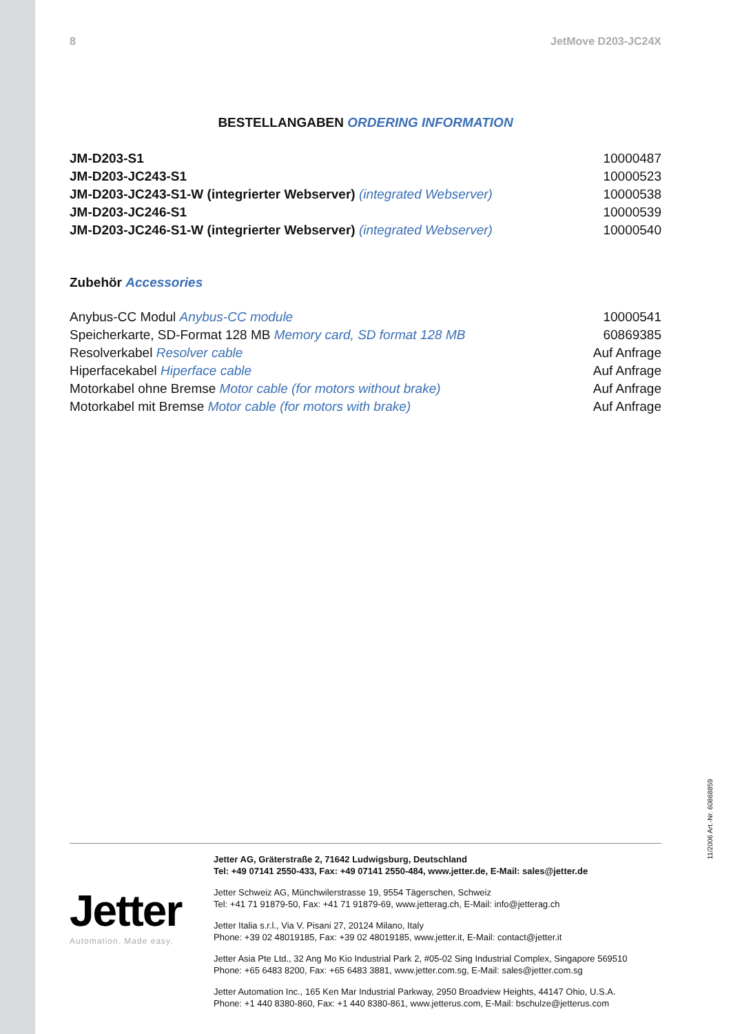8 JetMove D203-JC24X
BESTELLANGABEN ORDERING INFORMATION
| JM-D203-S1 | 10000487 |
| JM-D203-JC243-S1 | 10000523 |
| JM-D203-JC243-S1-W (integrierter Webserver) (integrated Webserver) | 10000538 |
| JM-D203-JC246-S1 | 10000539 |
| JM-D203-JC246-S1-W (integrierter Webserver) (integrated Webserver) | 10000540 |
Zubehör Accessories
| Anybus-CC Modul Anybus-CC module | 10000541 |
| Speicherkarte, SD-Format 128 MB Memory card, SD format 128 MB | 60869385 |
| Resolverkabel Resolver cable | Auf Anfrage |
| Hiperfacekabel Hiperface cable | Auf Anfrage |
| Motorkabel ohne Bremse Motor cable (for motors without brake) | Auf Anfrage |
| Motorkabel mit Bremse Motor cable (for motors with brake) | Auf Anfrage |
Jetter
Automation. Made easy.
Jetter AG, Gräterstraße 2, 71642 Ludwigsburg, Deutschland
Tel: +49 07141 2550-433, Fax: +49 07141 2550-484, www.jetter.de, E-Mail: sales@jetter.de
Jetter Schweiz AG, Münchwilerstrasse 19, 9554 Tägerschen, Schweiz
Tel: +41 71 91879-50, Fax: +41 71 91879-69, www.jetterag.ch, E-Mail: info@jetterag.ch
Jetter Italia s.r.l., Via V. Pisani 27, 20124 Milano, Italy
Phone: +39 02 48019185, Fax: +39 02 48019185, www.jetter.it, E-Mail: contact@jetter.it
Jetter Asia Pte Ltd., 32 Ang Mo Kio Industrial Park 2, #05-02 Sing Industrial Complex, Singapore 569510
Phone: +65 6483 8200, Fax: +65 6483 3881, www.jetter.com.sg, E-Mail: sales@jetter.com.sg
Jetter Automation Inc., 165 Ken Mar Industrial Parkway, 2950 Broadview Heights, 44147 Ohio, U.S.A.
Phone: +1 440 8380-860, Fax: +1 440 8380-861, www.jetterus.com, E-Mail: bschulze@jetterus.com
11/2006 Art.-Nr. 60868859